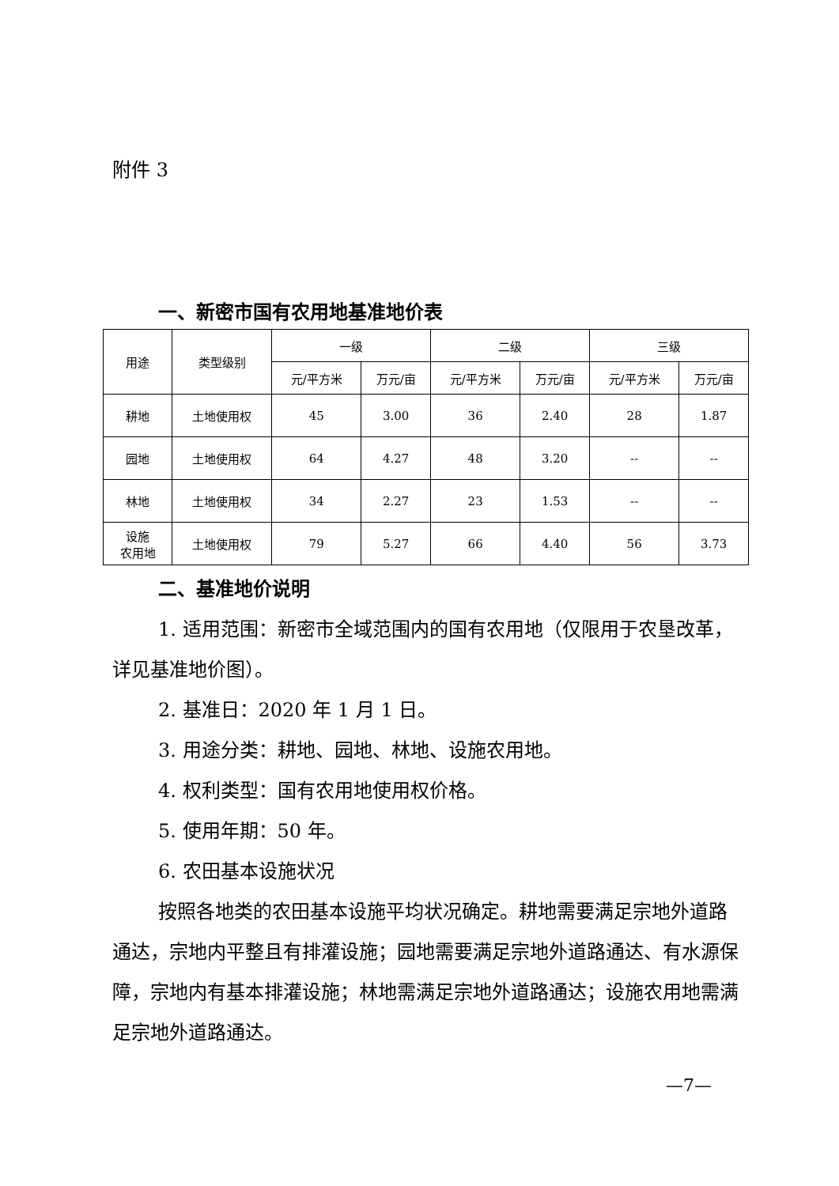附件 3
一、新密市国有农用地基准地价表
| 用途 | 类型级别 | 一级 | | 二级 | | 三级 | |
| --- | --- | --- | --- | --- | --- | --- | --- |
| | | 元/平方米 | 万元/亩 | 元/平方米 | 万元/亩 | 元/平方米 | 万元/亩 |
| 耕地 | 土地使用权 | 45 | 3.00 | 36 | 2.40 | 28 | 1.87 |
| 园地 | 土地使用权 | 64 | 4.27 | 48 | 3.20 | -- | -- |
| 林地 | 土地使用权 | 34 | 2.27 | 23 | 1.53 | -- | -- |
| 设施 农用地 | 土地使用权 | 79 | 5.27 | 66 | 4.40 | 56 | 3.73 |
二、基准地价说明
1. 适用范围：新密市全域范围内的国有农用地（仅限用于农垦改革，详见基准地价图）。
2. 基准日：2020 年 1 月 1 日。
3. 用途分类：耕地、园地、林地、设施农用地。
4. 权利类型：国有农用地使用权价格。
5. 使用年期：50 年。
6. 农田基本设施状况
按照各地类的农田基本设施平均状况确定。耕地需要满足宗地外道路通达，宗地内平整且有排灌设施；园地需要满足宗地外道路通达、有水源保障，宗地内有基本排灌设施；林地需满足宗地外道路通达；设施农用地需满足宗地外道路通达。
—7—